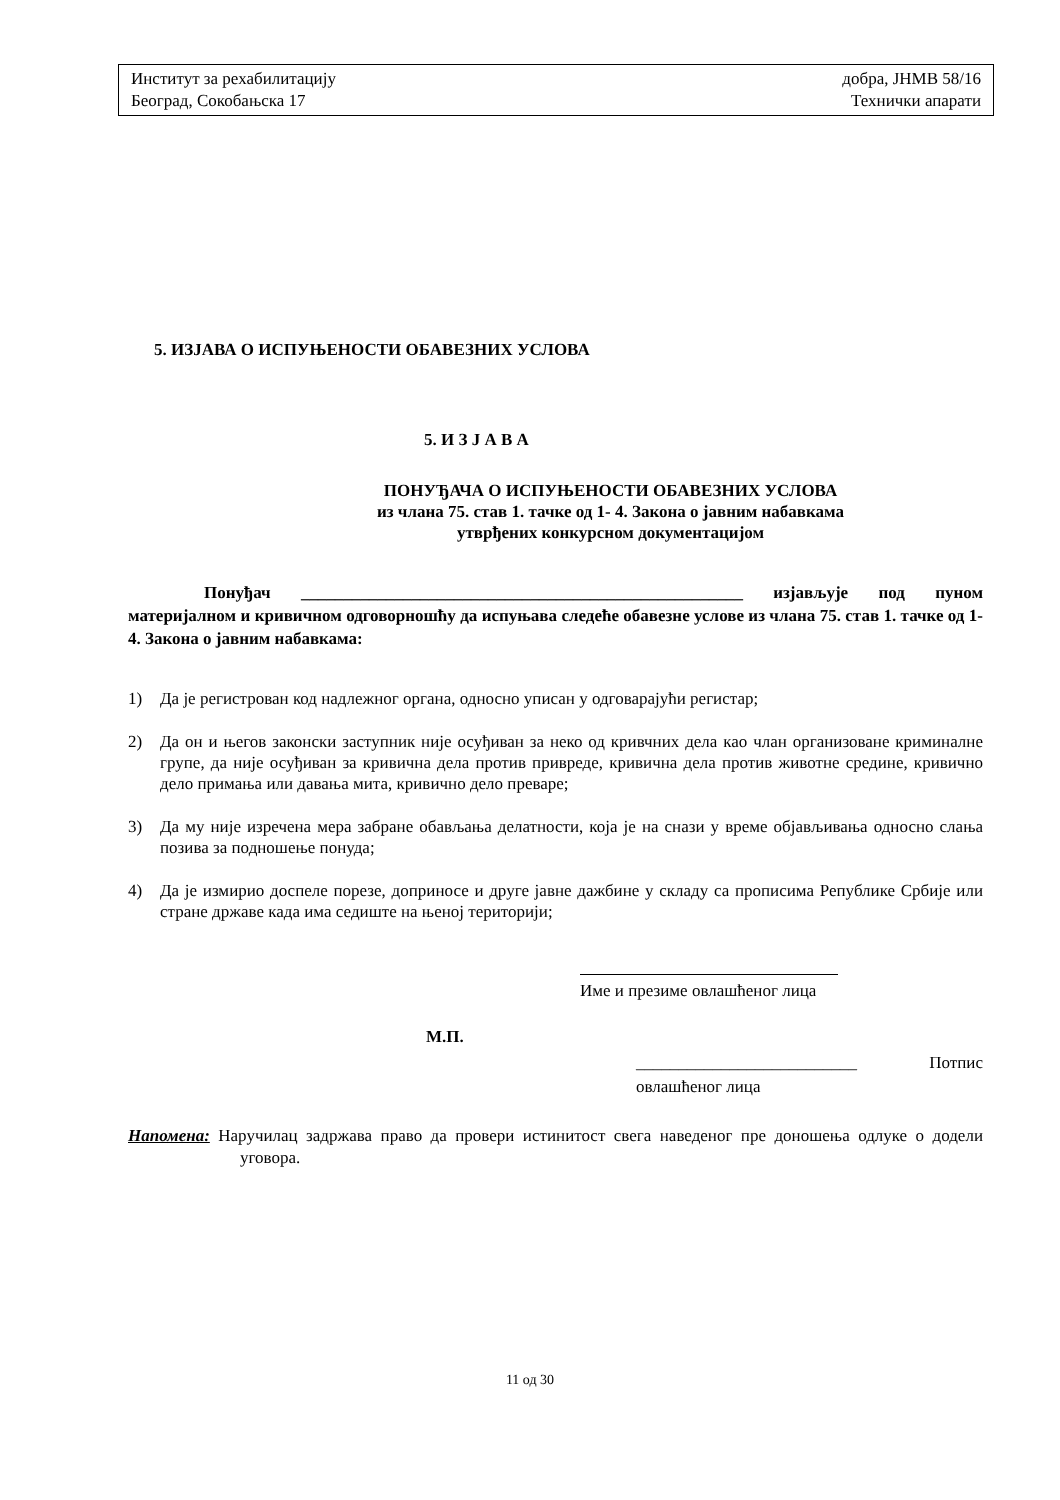Институт за рехабилитацију добра, ЈНМВ 58/16
Београд, Сокобањска 17 Технички апарати
5. ИЗЈАВА О ИСПУЊЕНОСТИ ОБАВЕЗНИХ УСЛОВА
5. И З Ј А В А
ПОНУЂАЧА О ИСПУЊЕНОСТИ ОБАВЕЗНИХ УСЛОВА
из члана 75. став 1. тачке од 1- 4. Закона о јавним набавкама
утврђених конкурсном документацијом
Понуђач ____________________________________________________ изјављује под пуном материјалном и кривичном одговорношћу да испуњава следеће обавезне услове из члана 75. став 1. тачке од 1- 4. Закона о јавним набавкама:
1) Да је регистрован код надлежног органа, односно уписан у одговарајући регистар;
2) Да он и његов законски заступник није осуђиван за неко од кривчних дела као члан организоване криминалне групе, да није осуђиван за кривична дела против привреде, кривична дела против животне средине, кривично дело примања или давања мита, кривично дело преваре;
3) Да му није изречена мера забране обављања делатности, која је на снази у време објављивања односно слања позива за подношење понуда;
4) Да је измирио доспеле порезе, доприносе и друге јавне дажбине у складу са прописима Републике Србије или стране државе када има седиште на њеној територији;
Име и презиме овлашћеног лица
М.П.
__________________________ Потпис
овлашћеног лица
Напомена: Наручилац задржава право да провери истинитост свега наведеног пре доношења одлуке о додели уговора.
11 од 30